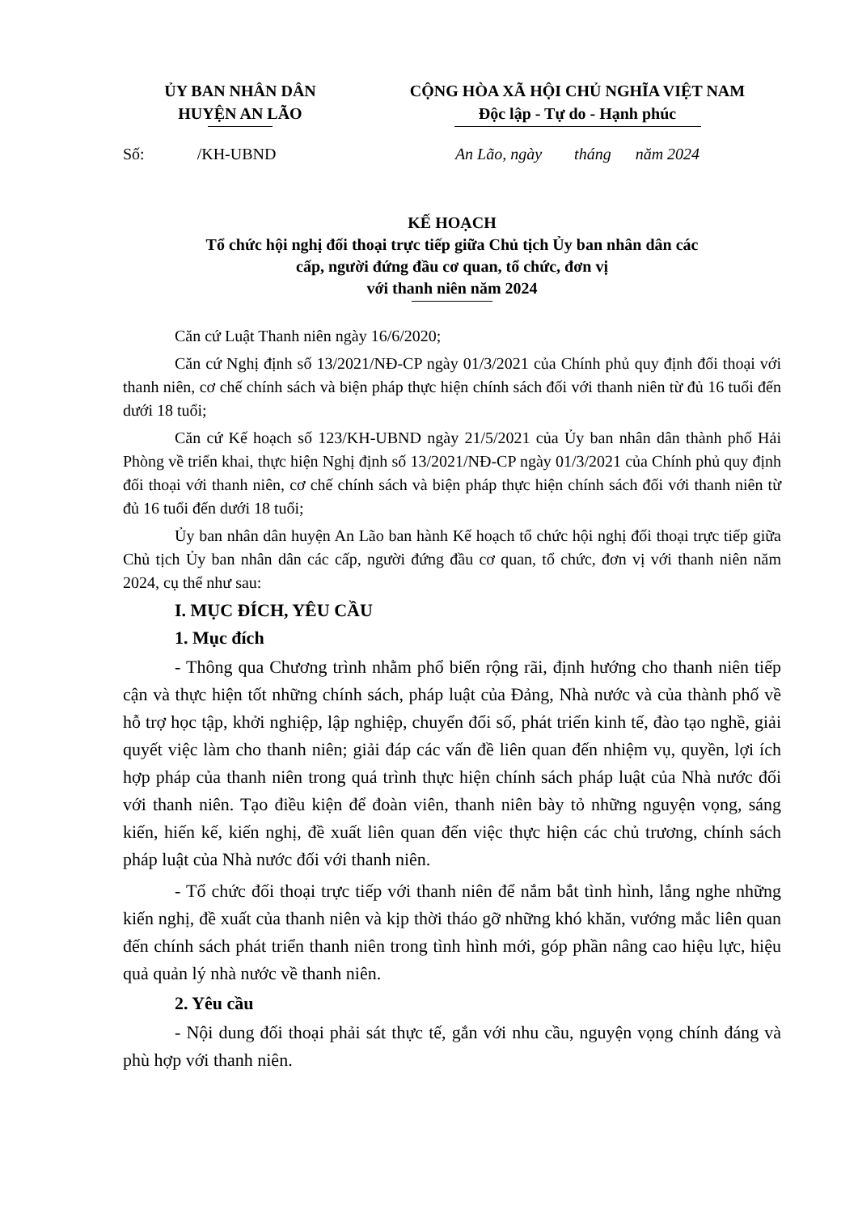ỦY BAN NHÂN DÂN
HUYỆN AN LÃO
CỘNG HÒA XÃ HỘI CHỦ NGHĨA VIỆT NAM
Độc lập - Tự do - Hạnh phúc
Số: /KH-UBND An Lão, ngày tháng năm 2024
KẾ HOẠCH
Tổ chức hội nghị đối thoại trực tiếp giữa Chủ tịch Ủy ban nhân dân các
cấp, người đứng đầu cơ quan, tổ chức, đơn vị
với thanh niên năm 2024
Căn cứ Luật Thanh niên ngày 16/6/2020;
Căn cứ Nghị định số 13/2021/NĐ-CP ngày 01/3/2021 của Chính phủ quy định đối thoại với thanh niên, cơ chế chính sách và biện pháp thực hiện chính sách đối với thanh niên từ đủ 16 tuổi đến dưới 18 tuổi;
Căn cứ Kế hoạch số 123/KH-UBND ngày 21/5/2021 của Ủy ban nhân dân thành phố Hải Phòng về triển khai, thực hiện Nghị định số 13/2021/NĐ-CP ngày 01/3/2021 của Chính phủ quy định đối thoại với thanh niên, cơ chế chính sách và biện pháp thực hiện chính sách đối với thanh niên từ đủ 16 tuổi đến dưới 18 tuổi;
Ủy ban nhân dân huyện An Lão ban hành Kế hoạch tổ chức hội nghị đối thoại trực tiếp giữa Chủ tịch Ủy ban nhân dân các cấp, người đứng đầu cơ quan, tổ chức, đơn vị với thanh niên năm 2024, cụ thể như sau:
I. MỤC ĐÍCH, YÊU CẦU
1. Mục đích
- Thông qua Chương trình nhằm phổ biến rộng rãi, định hướng cho thanh niên tiếp cận và thực hiện tốt những chính sách, pháp luật của Đảng, Nhà nước và của thành phố về hỗ trợ học tập, khởi nghiệp, lập nghiệp, chuyển đổi số, phát triển kinh tế, đào tạo nghề, giải quyết việc làm cho thanh niên; giải đáp các vấn đề liên quan đến nhiệm vụ, quyền, lợi ích hợp pháp của thanh niên trong quá trình thực hiện chính sách pháp luật của Nhà nước đối với thanh niên. Tạo điều kiện để đoàn viên, thanh niên bày tỏ những nguyện vọng, sáng kiến, hiến kế, kiến nghị, đề xuất liên quan đến việc thực hiện các chủ trương, chính sách pháp luật của Nhà nước đối với thanh niên.
- Tổ chức đối thoại trực tiếp với thanh niên để nắm bắt tình hình, lắng nghe những kiến nghị, đề xuất của thanh niên và kịp thời tháo gỡ những khó khăn, vướng mắc liên quan đến chính sách phát triển thanh niên trong tình hình mới, góp phần nâng cao hiệu lực, hiệu quả quản lý nhà nước về thanh niên.
2. Yêu cầu
- Nội dung đối thoại phải sát thực tế, gắn với nhu cầu, nguyện vọng chính đáng và phù hợp với thanh niên.